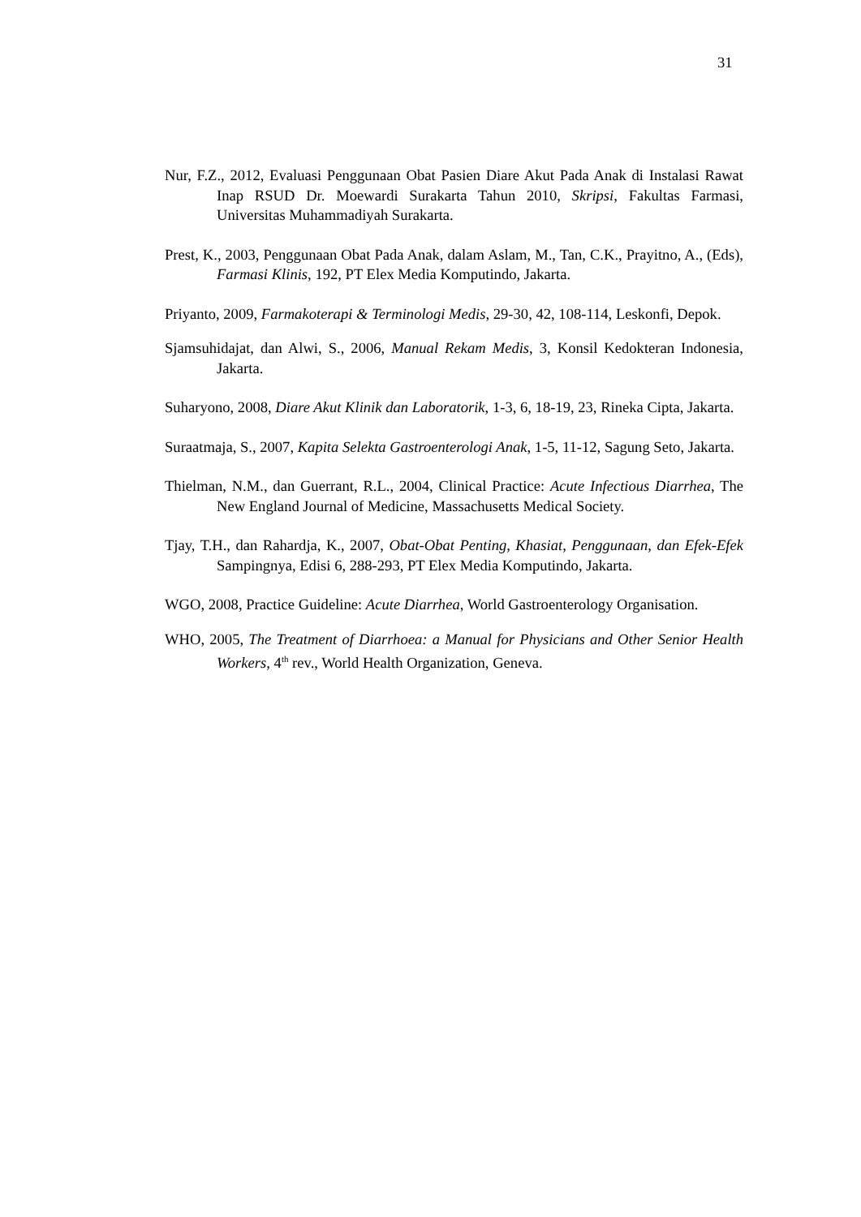31
Nur, F.Z., 2012, Evaluasi Penggunaan Obat Pasien Diare Akut Pada Anak di Instalasi Rawat Inap RSUD Dr. Moewardi Surakarta Tahun 2010, Skripsi, Fakultas Farmasi, Universitas Muhammadiyah Surakarta.
Prest, K., 2003, Penggunaan Obat Pada Anak, dalam Aslam, M., Tan, C.K., Prayitno, A., (Eds), Farmasi Klinis, 192, PT Elex Media Komputindo, Jakarta.
Priyanto, 2009, Farmakoterapi & Terminologi Medis, 29-30, 42, 108-114, Leskonfi, Depok.
Sjamsuhidajat, dan Alwi, S., 2006, Manual Rekam Medis, 3, Konsil Kedokteran Indonesia, Jakarta.
Suharyono, 2008, Diare Akut Klinik dan Laboratorik, 1-3, 6, 18-19, 23, Rineka Cipta, Jakarta.
Suraatmaja, S., 2007, Kapita Selekta Gastroenterologi Anak, 1-5, 11-12, Sagung Seto, Jakarta.
Thielman, N.M., dan Guerrant, R.L., 2004, Clinical Practice: Acute Infectious Diarrhea, The New England Journal of Medicine, Massachusetts Medical Society.
Tjay, T.H., dan Rahardja, K., 2007, Obat-Obat Penting, Khasiat, Penggunaan, dan Efek-Efek Sampingnya, Edisi 6, 288-293, PT Elex Media Komputindo, Jakarta.
WGO, 2008, Practice Guideline: Acute Diarrhea, World Gastroenterology Organisation.
WHO, 2005, The Treatment of Diarrhoea: a Manual for Physicians and Other Senior Health Workers, 4<sup>th</sup> rev., World Health Organization, Geneva.